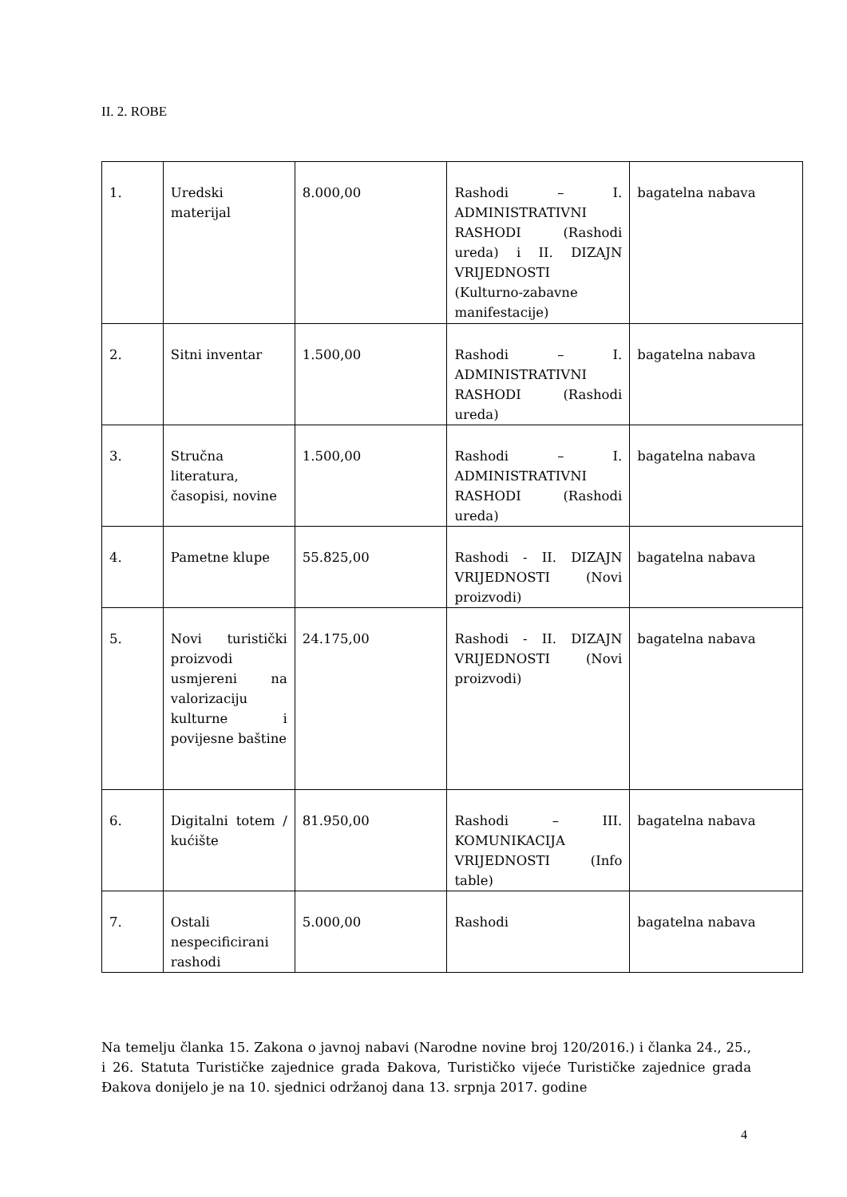II. 2. ROBE
| 1. | Uredski materijal | 8.000,00 | Rashodi – I. ADMINISTRATIVNI RASHODI (Rashodi ureda) i II. DIZAJN VRIJEDNOSTI (Kulturno-zabavne manifestacije) | bagatelna nabava |
| 2. | Sitni inventar | 1.500,00 | Rashodi – I. ADMINISTRATIVNI RASHODI (Rashodi ureda) | bagatelna nabava |
| 3. | Stručna literatura, časopisi, novine | 1.500,00 | Rashodi – I. ADMINISTRATIVNI RASHODI (Rashodi ureda) | bagatelna nabava |
| 4. | Pametne klupe | 55.825,00 | Rashodi - II. DIZAJN VRIJEDNOSTI (Novi proizvodi) | bagatelna nabava |
| 5. | Novi turistički proizvodi usmjereni na valorizaciju kulturne i povijesne baštine | 24.175,00 | Rashodi - II. DIZAJN VRIJEDNOSTI (Novi proizvodi) | bagatelna nabava |
| 6. | Digitalni totem / kućište | 81.950,00 | Rashodi – III. KOMUNIKACIJA VRIJEDNOSTI (Info table) | bagatelna nabava |
| 7. | Ostali nespecificirani rashodi | 5.000,00 | Rashodi | bagatelna nabava |
Na temelju članka 15. Zakona o javnoj nabavi (Narodne novine broj 120/2016.) i članka 24., 25., i 26. Statuta Turističke zajednice grada Đakova, Turističko vijeće Turističke zajednice grada Đakova donijelo je na 10. sjednici održanoj dana 13. srpnja 2017. godine
4